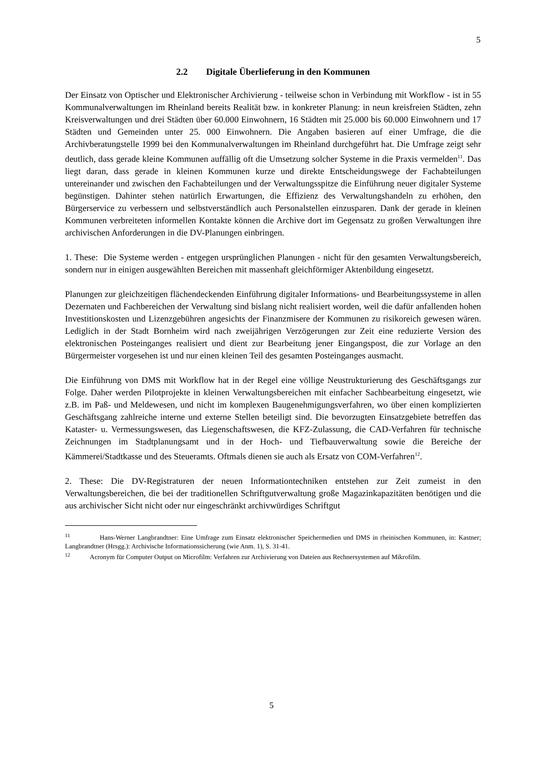5
2.2 Digitale Überlieferung in den Kommunen
Der Einsatz von Optischer und Elektronischer Archivierung - teilweise schon in Verbindung mit Workflow - ist in 55 Kommunalverwaltungen im Rheinland bereits Realität bzw. in konkreter Planung: in neun kreisfreien Städten, zehn Kreisverwaltungen und drei Städten über 60.000 Einwohnern, 16 Städten mit 25.000 bis 60.000 Einwohnern und 17 Städten und Gemeinden unter 25. 000 Einwohnern. Die Angaben basieren auf einer Umfrage, die die Archivberatungstelle 1999 bei den Kommunalverwaltungen im Rheinland durchgeführt hat. Die Umfrage zeigt sehr deutlich, dass gerade kleine Kommunen auffällig oft die Umsetzung solcher Systeme in die Praxis vermelden<sup>11</sup>. Das liegt daran, dass gerade in kleinen Kommunen kurze und direkte Entscheidungswege der Fachabteilungen untereinander und zwischen den Fachabteilungen und der Verwaltungsspitze die Einführung neuer digitaler Systeme begünstigen. Dahinter stehen natürlich Erwartungen, die Effizienz des Verwaltungshandeln zu erhöhen, den Bürgerservice zu verbessern und selbstverständlich auch Personalstellen einzusparen. Dank der gerade in kleinen Kommunen verbreiteten informellen Kontakte können die Archive dort im Gegensatz zu großen Verwaltungen ihre archivischen Anforderungen in die DV-Planungen einbringen.
1. These: Die Systeme werden - entgegen ursprünglichen Planungen - nicht für den gesamten Verwaltungsbereich, sondern nur in einigen ausgewählten Bereichen mit massenhaft gleichförmiger Aktenbildung eingesetzt.
Planungen zur gleichzeitigen flächendeckenden Einführung digitaler Informations- und Bearbeitungssysteme in allen Dezernaten und Fachbereichen der Verwaltung sind bislang nicht realisiert worden, weil die dafür anfallenden hohen Investitionskosten und Lizenzgebühren angesichts der Finanzmisere der Kommunen zu risikoreich gewesen wären. Lediglich in der Stadt Bornheim wird nach zweijährigen Verzögerungen zur Zeit eine reduzierte Version des elektronischen Posteinganges realisiert und dient zur Bearbeitung jener Eingangspost, die zur Vorlage an den Bürgermeister vorgesehen ist und nur einen kleinen Teil des gesamten Posteinganges ausmacht.
Die Einführung von DMS mit Workflow hat in der Regel eine völlige Neustrukturierung des Geschäftsgangs zur Folge. Daher werden Pilotprojekte in kleinen Verwaltungsbereichen mit einfacher Sachbearbeitung eingesetzt, wie z.B. im Paß- und Meldewesen, und nicht im komplexen Baugenehmigungsverfahren, wo über einen komplizierten Geschäftsgang zahlreiche interne und externe Stellen beteiligt sind. Die bevorzugten Einsatzgebiete betreffen das Kataster- u. Vermessungswesen, das Liegenschaftswesen, die KFZ-Zulassung, die CAD-Verfahren für technische Zeichnungen im Stadtplanungsamt und in der Hoch- und Tiefbauverwaltung sowie die Bereiche der Kämmerei/Stadtkasse und des Steueramts. Oftmals dienen sie auch als Ersatz von COM-Verfahren<sup>12</sup>.
2. These: Die DV-Registraturen der neuen Informationtechniken entstehen zur Zeit zumeist in den Verwaltungsbereichen, die bei der traditionellen Schriftgutverwaltung große Magazinkapazitäten benötigen und die aus archivischer Sicht nicht oder nur eingeschränkt archivwürdiges Schriftgut
<sup>11</sup> Hans-Werner Langbrandtner: Eine Umfrage zum Einsatz elektronischer Speichermedien und DMS in rheinischen Kommunen, in: Kastner; Langbrandtner (Hrsgg.): Archivische Informationssicherung (wie Anm. 1), S. 31-41.
<sup>12</sup> Acronym für Computer Output on Microfilm: Verfahren zur Archivierung von Dateien aus Rechnersystemen auf Mikrofilm.
5